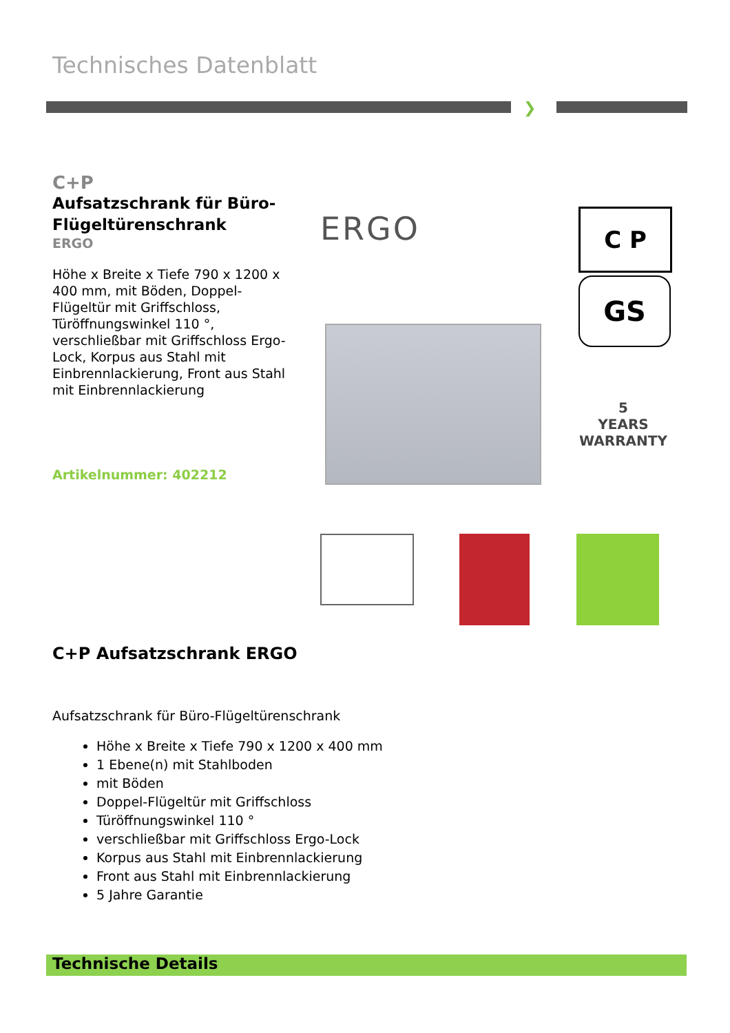Technisches Datenblatt
❯
C+P
Aufsatzschrank für Büro-Flügeltürenschrank
ERGO
Höhe x Breite x Tiefe 790 x 1200 x 400 mm, mit Böden, Doppel-Flügeltür mit Griffschloss, Türöffnungswinkel 110 °, verschließbar mit Griffschloss Ergo-Lock, Korpus aus Stahl mit Einbrennlackierung, Front aus Stahl mit Einbrennlackierung
Artikelnummer: 402212
ERGO C P
GS
5
YEARS
WARRANTY
C+P Aufsatzschrank ERGO
Aufsatzschrank für Büro-Flügeltürenschrank
Höhe x Breite x Tiefe 790 x 1200 x 400 mm
1 Ebene(n) mit Stahlboden
mit Böden
Doppel-Flügeltür mit Griffschloss
Türöffnungswinkel 110 °
verschließbar mit Griffschloss Ergo-Lock
Korpus aus Stahl mit Einbrennlackierung
Front aus Stahl mit Einbrennlackierung
5 Jahre Garantie
Technische Details